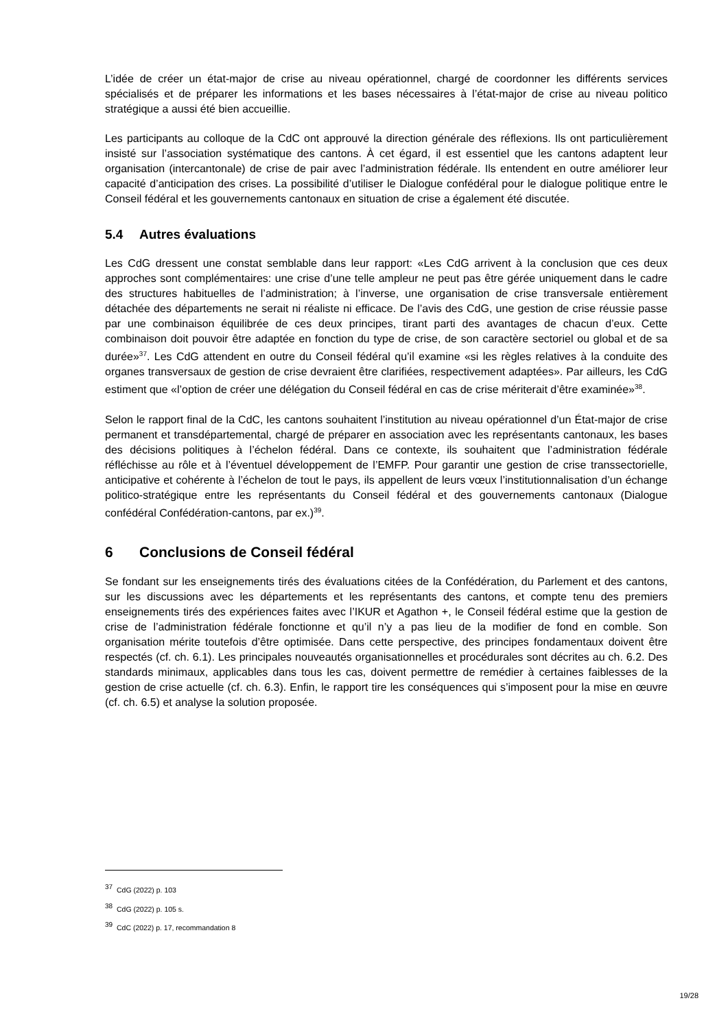L’idée de créer un état-major de crise au niveau opérationnel, chargé de coordonner les différents services spécialisés et de préparer les informations et les bases nécessaires à l’état-major de crise au niveau politico stratégique a aussi été bien accueillie.
Les participants au colloque de la CdC ont approuvé la direction générale des réflexions. Ils ont particulièrement insisté sur l’association systématique des cantons. À cet égard, il est essentiel que les cantons adaptent leur organisation (intercantonale) de crise de pair avec l’administration fédérale. Ils entendent en outre améliorer leur capacité d’anticipation des crises. La possibilité d’utiliser le Dialogue confédéral pour le dialogue politique entre le Conseil fédéral et les gouvernements cantonaux en situation de crise a également été discutée.
5.4 Autres évaluations
Les CdG dressent une constat semblable dans leur rapport: «Les CdG arrivent à la conclusion que ces deux approches sont complémentaires: une crise d’une telle ampleur ne peut pas être gérée uniquement dans le cadre des structures habituelles de l’administration; à l’inverse, une organisation de crise transversale entièrement détachée des départements ne serait ni réaliste ni efficace. De l’avis des CdG, une gestion de crise réussie passe par une combinaison équilibrée de ces deux principes, tirant parti des avantages de chacun d’eux. Cette combinaison doit pouvoir être adaptée en fonction du type de crise, de son caractère sectoriel ou global et de sa durée»<sup>37</sup>. Les CdG attendent en outre du Conseil fédéral qu’il examine «si les règles relatives à la conduite des organes transversaux de gestion de crise devraient être clarifiées, respectivement adaptées». Par ailleurs, les CdG estiment que «l’option de créer une délégation du Conseil fédéral en cas de crise mériterait d’être examinée»<sup>38</sup>.
Selon le rapport final de la CdC, les cantons souhaitent l’institution au niveau opérationnel d’un État-major de crise permanent et transdépartemental, chargé de préparer en association avec les représentants cantonaux, les bases des décisions politiques à l’échelon fédéral. Dans ce contexte, ils souhaitent que l’administration fédérale réfléchisse au rôle et à l’éventuel développement de l’EMFP. Pour garantir une gestion de crise transsectorielle, anticipative et cohérente à l’échelon de tout le pays, ils appellent de leurs vœux l’institutionnalisation d’un échange politico-stratégique entre les représentants du Conseil fédéral et des gouvernements cantonaux (Dialogue confédéral Confédération-cantons, par ex.)<sup>39</sup>.
6 Conclusions de Conseil fédéral
Se fondant sur les enseignements tirés des évaluations citées de la Confédération, du Parlement et des cantons, sur les discussions avec les départements et les représentants des cantons, et compte tenu des premiers enseignements tirés des expériences faites avec l’IKUR et Agathon +, le Conseil fédéral estime que la gestion de crise de l’administration fédérale fonctionne et qu’il n’y a pas lieu de la modifier de fond en comble. Son organisation mérite toutefois d’être optimisée. Dans cette perspective, des principes fondamentaux doivent être respectés (cf. ch. 6.1). Les principales nouveautés organisationnelles et procédurales sont décrites au ch. 6.2. Des standards minimaux, applicables dans tous les cas, doivent permettre de remédier à certaines faiblesses de la gestion de crise actuelle (cf. ch. 6.3). Enfin, le rapport tire les conséquences qui s’imposent pour la mise en œuvre (cf. ch. 6.5) et analyse la solution proposée.
<sup>37</sup> CdG (2022) p. 103
<sup>38</sup> CdG (2022) p. 105 s.
<sup>39</sup> CdC (2022) p. 17, recommandation 8
19/28